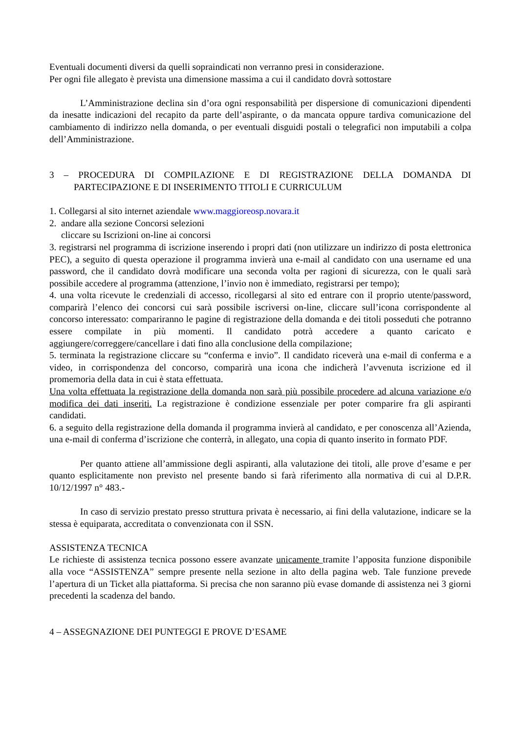Eventuali documenti diversi da quelli sopraindicati non verranno presi in considerazione.
Per ogni file allegato è prevista una dimensione massima a cui il candidato dovrà sottostare
L’Amministrazione declina sin d’ora ogni responsabilità per dispersione di comunicazioni dipendenti da inesatte indicazioni del recapito da parte dell’aspirante, o da mancata oppure tardiva comunicazione del cambiamento di indirizzo nella domanda, o per eventuali disguidi postali o telegrafici non imputabili a colpa dell’Amministrazione.
3 – PROCEDURA DI COMPILAZIONE E DI REGISTRAZIONE DELLA DOMANDA DI PARTECIPAZIONE E DI INSERIMENTO TITOLI E CURRICULUM
1. Collegarsi al sito internet aziendale www.maggioreosp.novara.it
2. andare alla sezione Concorsi selezioni
cliccare su Iscrizioni on-line ai concorsi
3. registrarsi nel programma di iscrizione inserendo i propri dati (non utilizzare un indirizzo di posta elettronica PEC), a seguito di questa operazione il programma invierà una e-mail al candidato con una username ed una password, che il candidato dovrà modificare una seconda volta per ragioni di sicurezza, con le quali sarà possibile accedere al programma (attenzione, l’invio non è immediato, registrarsi per tempo);
4. una volta ricevute le credenziali di accesso, ricollegarsi al sito ed entrare con il proprio utente/password, comparirà l’elenco dei concorsi cui sarà possibile iscriversi on-line, cliccare sull’icona corrispondente al concorso interessato: compariranno le pagine di registrazione della domanda e dei titoli posseduti che potranno essere compilate in più momenti. Il candidato potrà accedere a quanto caricato e aggiungere/correggere/cancellare i dati fino alla conclusione della compilazione;
5. terminata la registrazione cliccare su “conferma e invio”. Il candidato riceverà una e-mail di conferma e a video, in corrispondenza del concorso, comparirà una icona che indicherà l’avvenuta iscrizione ed il promemoria della data in cui è stata effettuata.
Una volta effettuata la registrazione della domanda non sarà più possibile procedere ad alcuna variazione e/o modifica dei dati inseriti. La registrazione è condizione essenziale per poter comparire fra gli aspiranti candidati.
6. a seguito della registrazione della domanda il programma invierà al candidato, e per conoscenza all’Azienda, una e-mail di conferma d’iscrizione che conterrà, in allegato, una copia di quanto inserito in formato PDF.
Per quanto attiene all’ammissione degli aspiranti, alla valutazione dei titoli, alle prove d’esame e per quanto esplicitamente non previsto nel presente bando si farà riferimento alla normativa di cui al D.P.R. 10/12/1997 n° 483.-
In caso di servizio prestato presso struttura privata è necessario, ai fini della valutazione, indicare se la stessa è equiparata, accreditata o convenzionata con il SSN.
ASSISTENZA TECNICA
Le richieste di assistenza tecnica possono essere avanzate unicamente tramite l’apposita funzione disponibile alla voce “ASSISTENZA” sempre presente nella sezione in alto della pagina web. Tale funzione prevede l’apertura di un Ticket alla piattaforma. Si precisa che non saranno più evase domande di assistenza nei 3 giorni precedenti la scadenza del bando.
4 – ASSEGNAZIONE DEI PUNTEGGI E PROVE D’ESAME